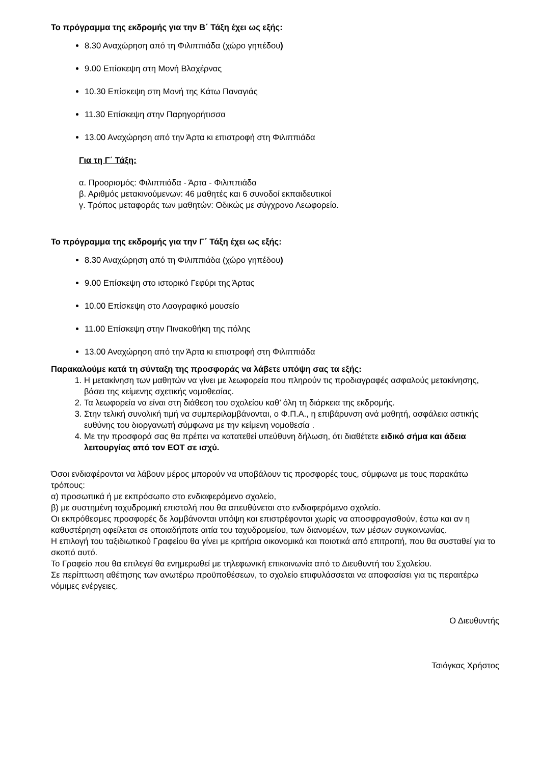Το πρόγραμμα της εκδρομής για την Β΄ Τάξη έχει ως εξής:
8.30 Αναχώρηση από τη Φιλιππιάδα (χώρο γηπέδου)
9.00 Επίσκεψη στη Μονή Βλαχέρνας
10.30 Επίσκεψη στη Μονή της Κάτω Παναγιάς
11.30 Επίσκεψη στην Παρηγορήτισσα
13.00 Αναχώρηση από την Άρτα κι επιστροφή στη Φιλιππιάδα
Για τη Γ΄ Τάξη:
α. Προορισμός: Φιλιππιάδα - Άρτα - Φιλιππιάδα
β. Αριθμός μετακινούμενων: 46 μαθητές και 6 συνοδοί εκπαιδευτικοί
γ. Τρόπος μεταφοράς των μαθητών: Οδικώς με σύγχρονο Λεωφορείο.
Το πρόγραμμα της εκδρομής για την Γ΄ Τάξη έχει ως εξής:
8.30 Αναχώρηση από τη Φιλιππιάδα (χώρο γηπέδου)
9.00 Επίσκεψη στο ιστορικό Γεφύρι της Άρτας
10.00 Επίσκεψη στο Λαογραφικό μουσείο
11.00 Επίσκεψη στην Πινακοθήκη της πόλης
13.00 Αναχώρηση από την Άρτα κι επιστροφή στη Φιλιππιάδα
Παρακαλούμε κατά τη σύνταξη της προσφοράς να λάβετε υπόψη σας τα εξής:
1. Η μετακίνηση των μαθητών να γίνει με λεωφορεία που πληρούν τις προδιαγραφές ασφαλούς μετακίνησης, βάσει της κείμενης σχετικής νομοθεσίας.
2. Τα λεωφορεία να είναι στη διάθεση του σχολείου καθ’ όλη τη διάρκεια της εκδρομής.
3. Στην τελική συνολική τιμή να συμπεριλαμβάνονται, ο Φ.Π.Α., η επιβάρυνση ανά μαθητή, ασφάλεια αστικής ευθύνης του διοργανωτή σύμφωνα με την κείμενη νομοθεσία .
4. Με την προσφορά σας θα πρέπει να κατατεθεί υπεύθυνη δήλωση, ότι διαθέτετε ειδικό σήμα και άδεια λειτουργίας από τον ΕΟΤ σε ισχύ.
Όσοι ενδιαφέρονται να λάβουν μέρος μπορούν να υποβάλουν τις προσφορές τους, σύμφωνα με τους παρακάτω τρόπους:
α) προσωπικά ή με εκπρόσωπο στο ενδιαφερόμενο σχολείο,
β) με συστημένη ταχυδρομική επιστολή που θα απευθύνεται στο ενδιαφερόμενο σχολείο.
Οι εκπρόθεσμες προσφορές δε λαμβάνονται υπόψη και επιστρέφονται χωρίς να αποσφραγισθούν, έστω και αν η καθυστέρηση οφείλεται σε οποιαδήποτε αιτία του ταχυδρομείου, των διανομέων, των μέσων συγκοινωνίας.
Η επιλογή του ταξιδιωτικού Γραφείου θα γίνει με κριτήρια οικονομικά και ποιοτικά από επιτροπή, που θα συσταθεί για το σκοπό αυτό.
Το Γραφείο που θα επιλεγεί θα ενημερωθεί με τηλεφωνική επικοινωνία από το Διευθυντή του Σχολείου.
Σε περίπτωση αθέτησης των ανωτέρω προϋποθέσεων, το σχολείο επιφυλάσσεται να αποφασίσει για τις περαιτέρω νόμιμες ενέργειες.
Ο Διευθυντής
Τσιόγκας Χρήστος